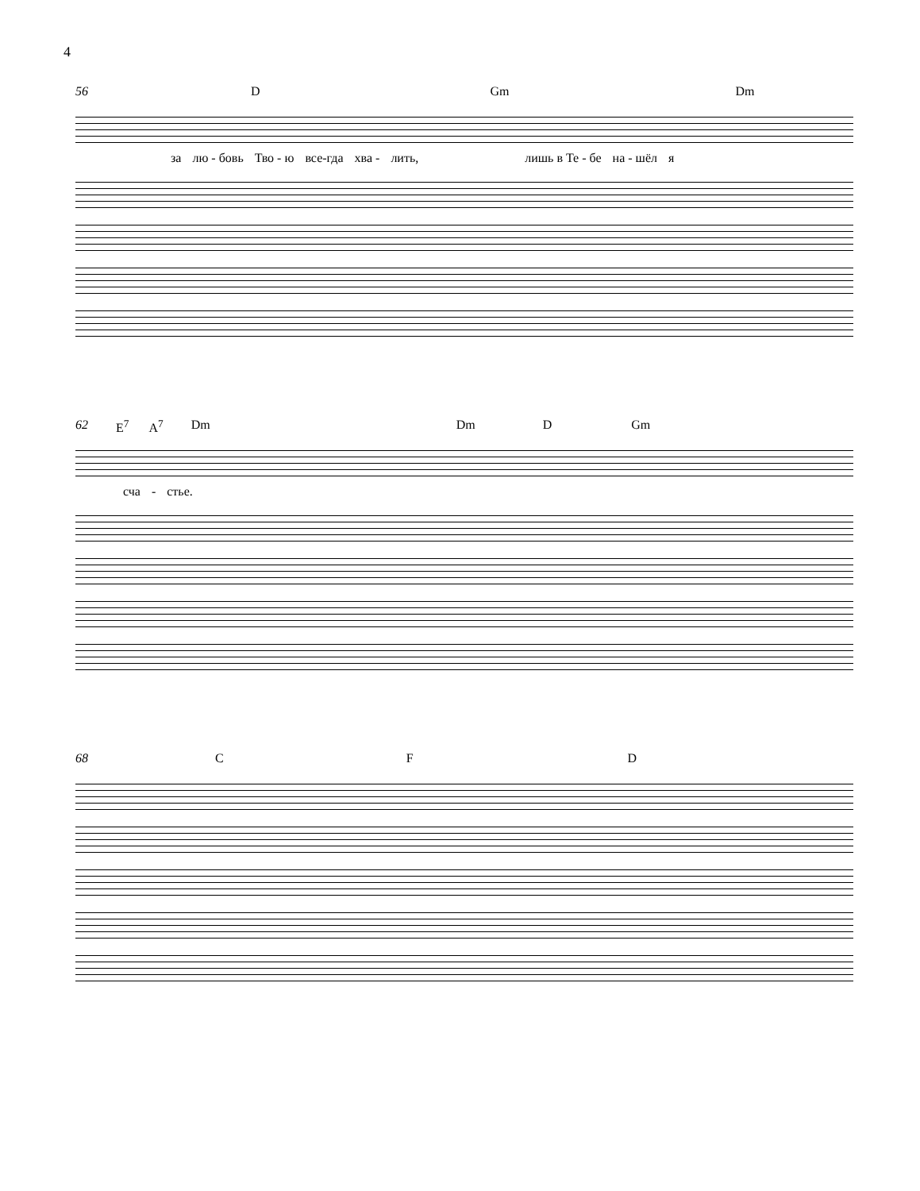4
56 D Gm Dm
за лю - бовь Тво - ю все-гда хва - лить, лишь в Те - бе на - шёл я
62 E<sup>7</sup> A<sup>7</sup> Dm Dm D Gm
сча - стье.
68 C F D